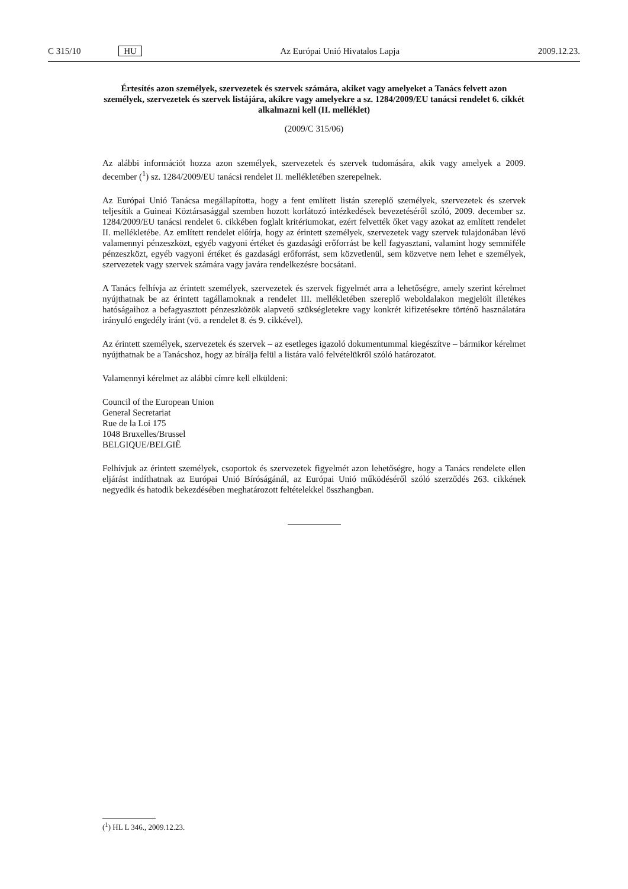C 315/10 HU Az Európai Unió Hivatalos Lapja 2009.12.23.
Értesítés azon személyek, szervezetek és szervek számára, akiket vagy amelyeket a Tanács felvett azon személyek, szervezetek és szervek listájára, akikre vagy amelyekre a sz. 1284/2009/EU tanácsi rendelet 6. cikkét alkalmazni kell (II. melléklet)
(2009/C 315/06)
Az alábbi információt hozza azon személyek, szervezetek és szervek tudomására, akik vagy amelyek a 2009. december (<sup>1</sup>) sz. 1284/2009/EU tanácsi rendelet II. mellékletében szerepelnek.
Az Európai Unió Tanácsa megállapította, hogy a fent említett listán szereplő személyek, szervezetek és szervek teljesítik a Guineai Köztársasággal szemben hozott korlátozó intézkedések bevezetéséről szóló, 2009. december sz. 1284/2009/EU tanácsi rendelet 6. cikkében foglalt kritériumokat, ezért felvették őket vagy azokat az említett rendelet II. mellékletébe. Az említett rendelet előírja, hogy az érintett személyek, szervezetek vagy szervek tulajdonában lévő valamennyi pénzeszközt, egyéb vagyoni értéket és gazdasági erőforrást be kell fagyasztani, valamint hogy semmiféle pénzeszközt, egyéb vagyoni értéket és gazdasági erőforrást, sem közvetlenül, sem közvetve nem lehet e személyek, szervezetek vagy szervek számára vagy javára rendelkezésre bocsátani.
A Tanács felhívja az érintett személyek, szervezetek és szervek figyelmét arra a lehetőségre, amely szerint kérelmet nyújthatnak be az érintett tagállamoknak a rendelet III. mellékletében szereplő weboldalakon megjelölt illetékes hatóságaihoz a befagyasztott pénzeszközök alapvető szükségletekre vagy konkrét kifizetésekre történő használatára irányuló engedély iránt (vö. a rendelet 8. és 9. cikkével).
Az érintett személyek, szervezetek és szervek – az esetleges igazoló dokumentummal kiegészítve – bármikor kérelmet nyújthatnak be a Tanácshoz, hogy az bírálja felül a listára való felvételükről szóló határozatot.
Valamennyi kérelmet az alábbi címre kell elküldeni:
Council of the European Union
General Secretariat
Rue de la Loi 175
1048 Bruxelles/Brussel
BELGIQUE/BELGIË
Felhívjuk az érintett személyek, csoportok és szervezetek figyelmét azon lehetőségre, hogy a Tanács rendelete ellen eljárást indíthatnak az Európai Unió Bíróságánál, az Európai Unió működéséről szóló szerződés 263. cikkének negyedik és hatodik bekezdésében meghatározott feltételekkel összhangban.
(<sup>1</sup>) HL L 346., 2009.12.23.